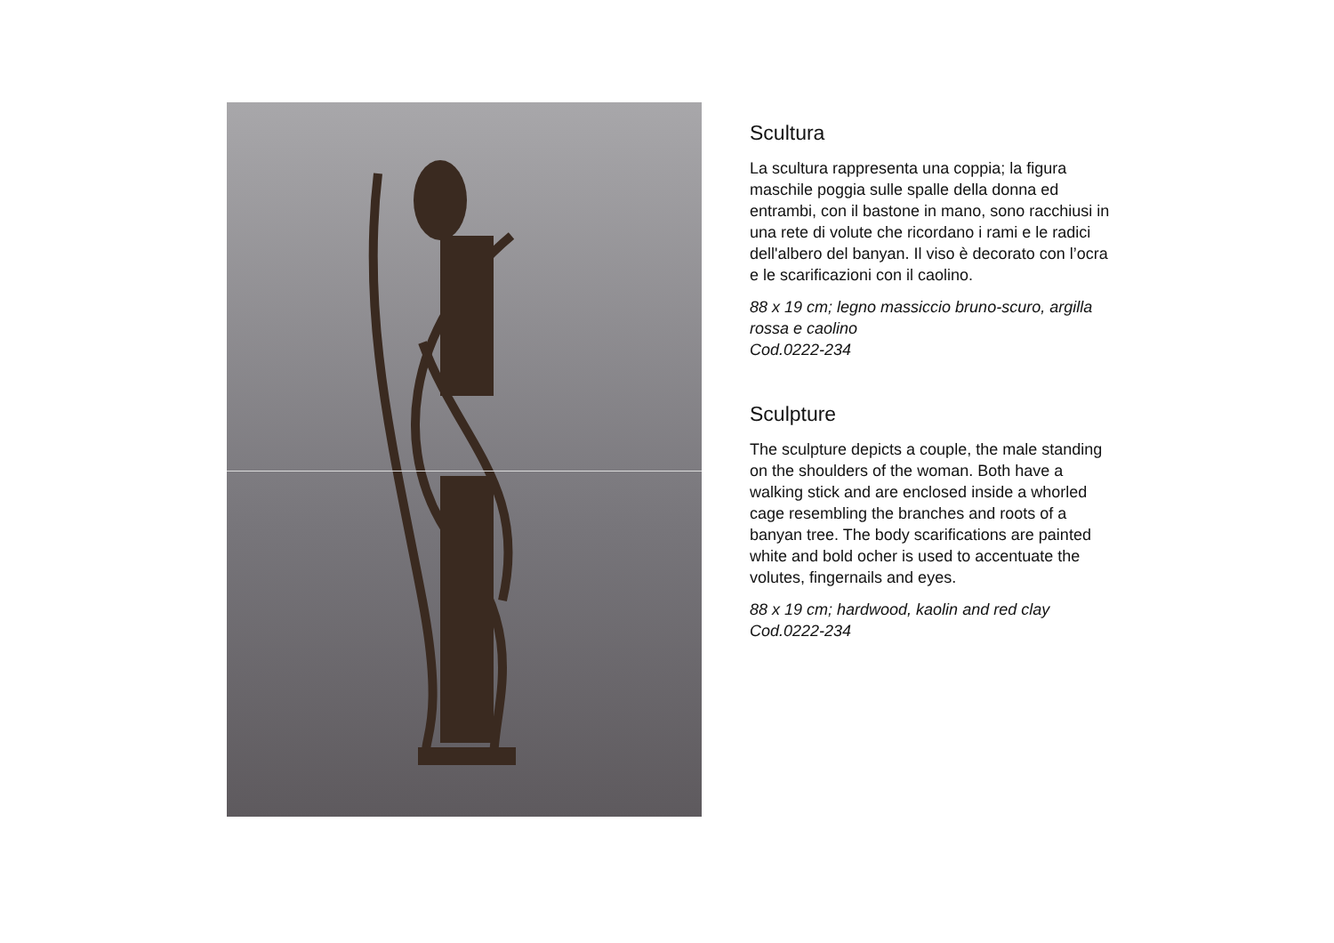Scultura
La scultura rappresenta una coppia; la figura maschile poggia sulle spalle della donna ed entrambi, con il bastone in mano, sono racchiusi in una rete di volute che ricordano i rami e le radici dell'albero del banyan. Il viso è decorato con l’ocra e le scarificazioni con il caolino.
88 x 19 cm; legno massiccio bruno-scuro, argilla rossa e caolino
Cod.0222-234
Sculpture
The sculpture depicts a couple, the male standing on the shoulders of the woman. Both have a walking stick and are enclosed inside a whorled cage resembling the branches and roots of a banyan tree. The body scarifications are painted white and bold ocher is used to accentuate the volutes, fingernails and eyes.
88 x 19 cm; hardwood, kaolin and red clay
Cod.0222-234